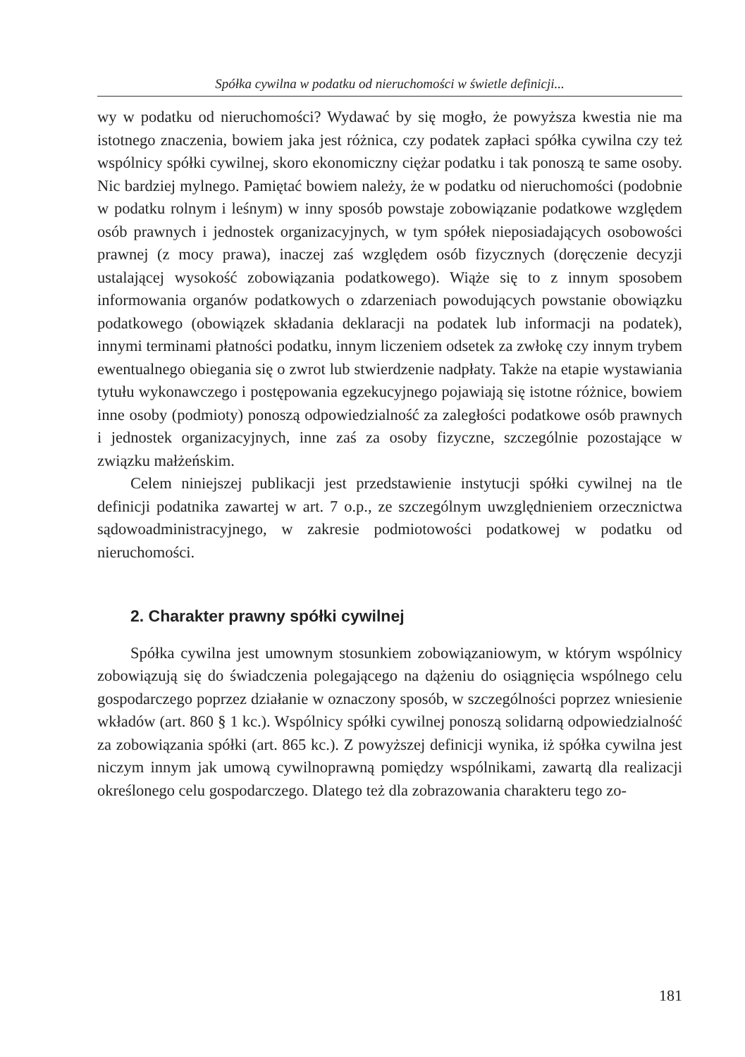Spółka cywilna w podatku od nieruchomości w świetle definicji...
wy w podatku od nieruchomości? Wydawać by się mogło, że powyższa kwestia nie ma istotnego znaczenia, bowiem jaka jest różnica, czy podatek zapłaci spółka cywilna czy też wspólnicy spółki cywilnej, skoro ekonomiczny ciężar podatku i tak ponoszą te same osoby. Nic bardziej mylnego. Pamiętać bowiem należy, że w podatku od nieruchomości (podobnie w podatku rolnym i leśnym) w inny sposób powstaje zobowiązanie podatkowe względem osób prawnych i jednostek organizacyjnych, w tym spółek nieposiadających osobowości prawnej (z mocy prawa), inaczej zaś względem osób fizycznych (doręczenie decyzji ustalającej wysokość zobowiązania podatkowego). Wiąże się to z innym sposobem informowania organów podatkowych o zdarzeniach powodujących powstanie obowiązku podatkowego (obowiązek składania deklaracji na podatek lub informacji na podatek), innymi terminami płatności podatku, innym liczeniem odsetek za zwłokę czy innym trybem ewentualnego obiegania się o zwrot lub stwierdzenie nadpłaty. Także na etapie wystawiania tytułu wykonawczego i postępowania egzekucyjnego pojawiają się istotne różnice, bowiem inne osoby (podmioty) ponoszą odpowiedzialność za zaległości podatkowe osób prawnych i jednostek organizacyjnych, inne zaś za osoby fizyczne, szczególnie pozostające w związku małżeńskim.
Celem niniejszej publikacji jest przedstawienie instytucji spółki cywilnej na tle definicji podatnika zawartej w art. 7 o.p., ze szczególnym uwzględnieniem orzecznictwa sądowoadministracyjnego, w zakresie podmiotowości podatkowej w podatku od nieruchomości.
2. Charakter prawny spółki cywilnej
Spółka cywilna jest umownym stosunkiem zobowiązaniowym, w którym wspólnicy zobowiązują się do świadczenia polegającego na dążeniu do osiągnięcia wspólnego celu gospodarczego poprzez działanie w oznaczony sposób, w szczególności poprzez wniesienie wkładów (art. 860 § 1 kc.). Wspólnicy spółki cywilnej ponoszą solidarną odpowiedzialność za zobowiązania spółki (art. 865 kc.). Z powyższej definicji wynika, iż spółka cywilna jest niczym innym jak umową cywilnoprawną pomiędzy wspólnikami, zawartą dla realizacji określonego celu gospodarczego. Dlatego też dla zobrazowania charakteru tego zo-
181